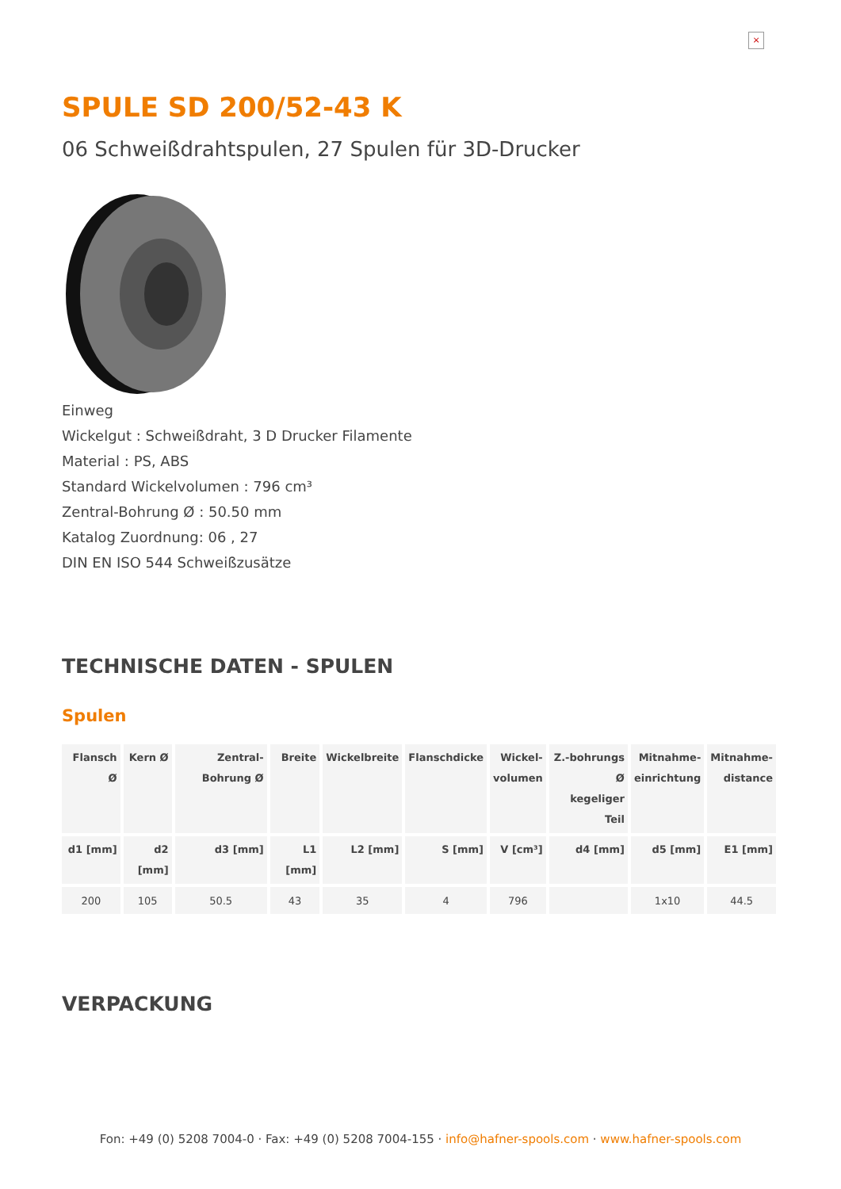×
SPULE SD 200/52-43 K
06 Schweißdrahtspulen, 27 Spulen für 3D-Drucker
Einweg
Wickelgut : Schweißdraht, 3 D Drucker Filamente
Material : PS, ABS
Standard Wickelvolumen : 796 cm³
Zentral-Bohrung Ø : 50.50 mm
Katalog Zuordnung: 06 , 27
DIN EN ISO 544 Schweißzusätze
TECHNISCHE DATEN - SPULEN
Spulen
| Flansch Ø | Kern Ø | Zentral-Bohrung Ø | Breite | Wickelbreite | Flanschdicke | Wickel- volumen | Z.-bohrungs Ø kegeliger Teil | Mitnahme- einrichtung | Mitnahme- distance |
| --- | --- | --- | --- | --- | --- | --- | --- | --- | --- |
| d1 [mm] | d2 [mm] | d3 [mm] | L1 [mm] | L2 [mm] | S [mm] | V [cm³] | d4 [mm] | d5 [mm] | E1 [mm] |
| 200 | 105 | 50.5 | 43 | 35 | 4 | 796 | | 1x10 | 44.5 |
VERPACKUNG
Fon: +49 (0) 5208 7004-0 · Fax: +49 (0) 5208 7004-155 · info@hafner-spools.com · www.hafner-spools.com